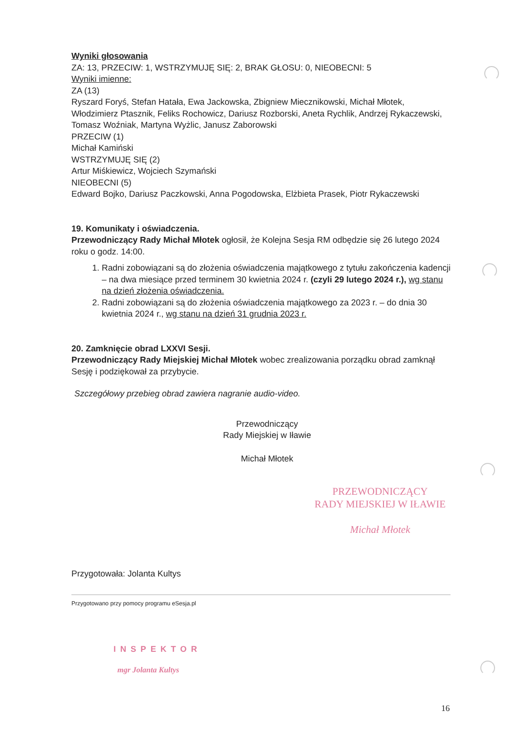Wyniki głosowania
ZA: 13, PRZECIW: 1, WSTRZYMUJĘ SIĘ: 2, BRAK GŁOSU: 0, NIEOBECNI: 5
Wyniki imienne:
ZA (13)
Ryszard Foryś, Stefan Hatała, Ewa Jackowska, Zbigniew Miecznikowski, Michał Młotek, Włodzimierz Ptasznik, Feliks Rochowicz, Dariusz Rozborski, Aneta Rychlik, Andrzej Rykaczewski, Tomasz Woźniak, Martyna Wyżlic, Janusz Zaborowski
PRZECIW (1)
Michał Kamiński
WSTRZYMUJĘ SIĘ (2)
Artur Miśkiewicz, Wojciech Szymański
NIEOBECNI (5)
Edward Bojko, Dariusz Paczkowski, Anna Pogodowska, Elżbieta Prasek, Piotr Rykaczewski
19. Komunikaty i oświadczenia.
Przewodniczący Rady Michał Młotek ogłosił, że Kolejna Sesja RM odbędzie się 26 lutego 2024 roku o godz. 14:00.
1. Radni zobowiązani są do złożenia oświadczenia majątkowego z tytułu zakończenia kadencji – na dwa miesiące przed terminem 30 kwietnia 2024 r. (czyli 29 lutego 2024 r.), wg stanu na dzień złożenia oświadczenia.
2. Radni zobowiązani są do złożenia oświadczenia majątkowego za 2023 r. – do dnia 30 kwietnia 2024 r., wg stanu na dzień 31 grudnia 2023 r.
20. Zamknięcie obrad LXXVI Sesji.
Przewodniczący Rady Miejskiej Michał Młotek wobec zrealizowania porządku obrad zamknął Sesję i podziękował za przybycie.
Szczegółowy przebieg obrad zawiera nagranie audio-video.
Przewodniczący
Rady Miejskiej w Iławie
Michał Młotek
PRZEWODNICZĄCY
RADY MIEJSKIEJ W IŁAWIE
Michał Młotek
Przygotowała: Jolanta Kultys
Przygotowano przy pomocy programu eSesja.pl
INSPEKTOR
mgr Jolanta Kultys
16